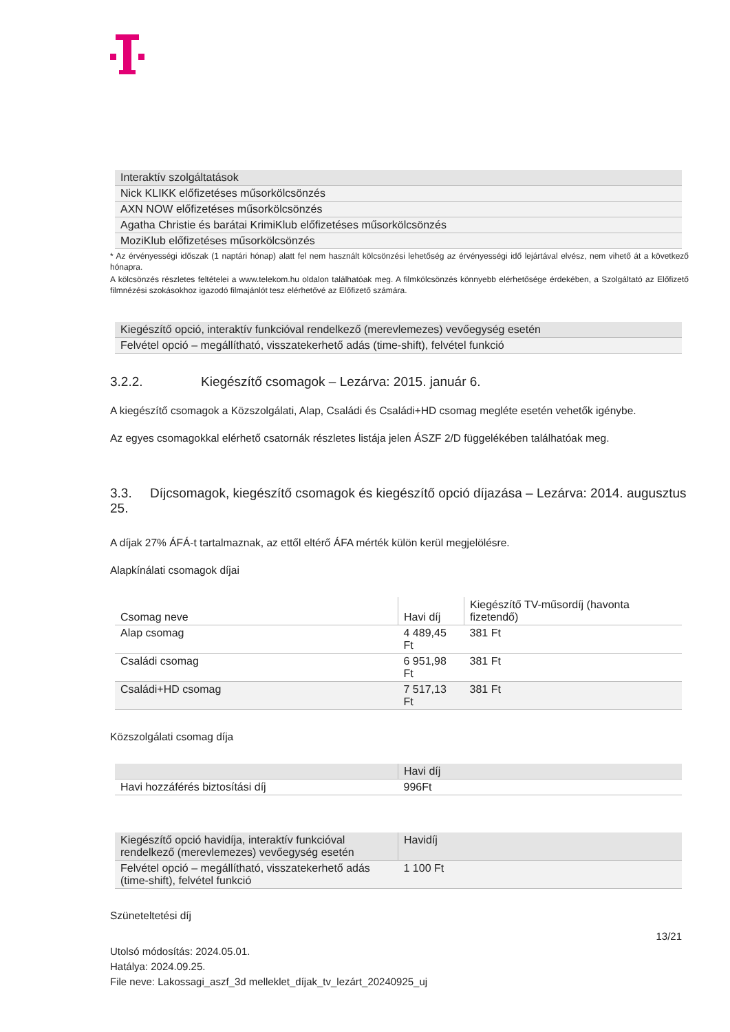| Interaktív szolgáltatások |
| Nick KLIKK előfizetéses műsorkölcsönzés |
| AXN NOW előfizetéses műsorkölcsönzés |
| Agatha Christie és barátai KrimiKlub előfizetéses műsorkölcsönzés |
| MoziKlub előfizetéses műsorkölcsönzés |
* Az érvényességi időszak (1 naptári hónap) alatt fel nem használt kölcsönzési lehetőség az érvényességi idő lejártával elvész, nem vihető át a következő hónapra.
A kölcsönzés részletes feltételei a www.telekom.hu oldalon találhatóak meg. A filmkölcsönzés könnyebb elérhetősége érdekében, a Szolgáltató az Előfizető filmnézési szokásokhoz igazodó filmajánlót tesz elérhetővé az Előfizető számára.
| Kiegészítő opció, interaktív funkcióval rendelkező (merevlemezes) vevőegység esetén |
| Felvétel opció – megállítható, visszatekerhető adás (time-shift), felvétel funkció |
3.2.2. Kiegészítő csomagok – Lezárva: 2015. január 6.
A kiegészítő csomagok a Közszolgálati, Alap, Családi és Családi+HD csomag megléte esetén vehetők igénybe.
Az egyes csomagokkal elérhető csatornák részletes listája jelen ÁSZF 2/D függelékében találhatóak meg.
3.3. Díjcsomagok, kiegészítő csomagok és kiegészítő opció díjazása – Lezárva: 2014. augusztus 25.
A díjak 27% ÁFÁ-t tartalmaznak, az ettől eltérő ÁFA mérték külön kerül megjelölésre.
Alapkínálati csomagok díjai
| Csomag neve | Havi díj | Kiegészítő TV-műsordíj (havonta fizetendő) |
| --- | --- | --- |
| Alap csomag | 4 489,45 Ft | 381 Ft |
| Családi csomag | 6 951,98 Ft | 381 Ft |
| Családi+HD csomag | 7 517,13 Ft | 381 Ft |
Közszolgálati csomag díja
| | Havi díj |
| --- | --- |
| Havi hozzáférés biztosítási díj | 996Ft |
| Kiegészítő opció havidíja, interaktív funkcióval rendelkező (merevlemezes) vevőegység esetén | Havidíj |
| Felvétel opció – megállítható, visszatekerhető adás (time-shift), felvétel funkció | 1 100 Ft |
Szüneteltetési díj
13/21
Utolsó módosítás: 2024.05.01.
Hatálya: 2024.09.25.
File neve: Lakossagi_aszf_3d melleklet_díjak_tv_lezárt_20240925_uj